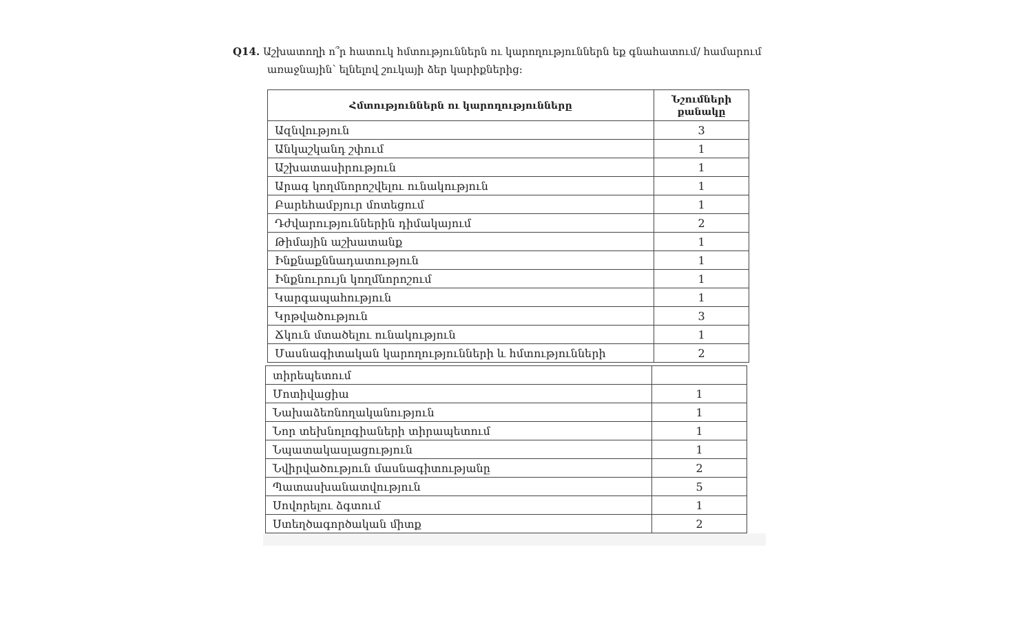Q14. Աշխատողի ո՞ր հատուկ հմտություններն ու կարողություններն եք գնահատում/ համարում
առաջնային՝ ելնելով շուկայի ձեր կարիքներից:
| Հմտություններն ու կարողությունները | Նշումների քանակը |
| --- | --- |
| Ազնվություն | 3 |
| Անկաշկանդ շփում | 1 |
| Աշխատասիրություն | 1 |
| Արագ կողմնորոշվելու ունակություն | 1 |
| Բարեհամբյուր մոտեցում | 1 |
| Դժվարություններին դիմակայում | 2 |
| Թիմային աշխատանք | 1 |
| Ինքնաքննադատություն | 1 |
| Ինքնուրույն կողմնորոշում | 1 |
| Կարգապահություն | 1 |
| Կրթվածություն | 3 |
| Ճկուն մտածելու ունակություն | 1 |
| Մասնագիտական կարողությունների և հմտությունների | 2 |
| տիրեպետում | |
| Մոտիվացիա | 1 |
| Նախաձեռնողականություն | 1 |
| Նոր տեխնոլոգիաների տիրապետում | 1 |
| Նպատակասլացություն | 1 |
| Նվիրվածություն մասնագիտությանը | 2 |
| Պատասխանատվություն | 5 |
| Սովորելու ձգտում | 1 |
| Ստեղծագործական միտք | 2 |